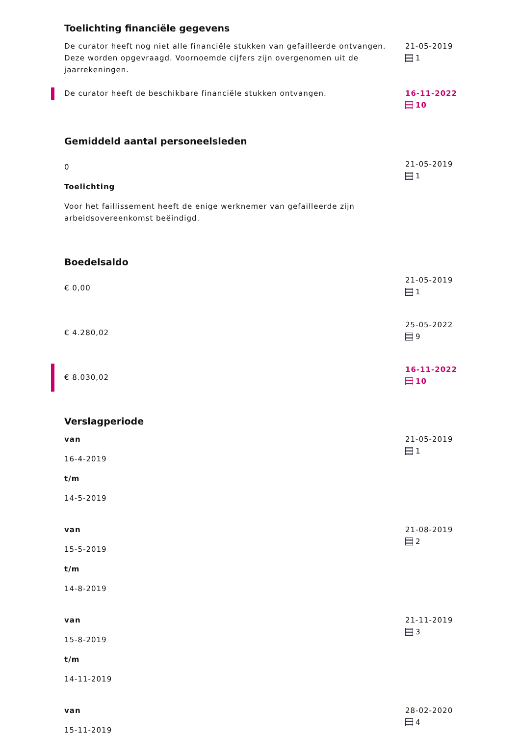Toelichting financiële gegevens
De curator heeft nog niet alle financiële stukken van gefailleerde ontvangen. Deze worden opgevraagd. Voornoemde cijfers zijn overgenomen uit de jaarrekeningen.
21-05-2019
1
De curator heeft de beschikbare financiële stukken ontvangen. 16-11-2022
10
Gemiddeld aantal personeelsleden
0
Toelichting
Voor het faillissement heeft de enige werknemer van gefailleerde zijn arbeidsovereenkomst beëindigd.
21-05-2019
1
Boedelsaldo
€ 0,00
21-05-2019
1
€ 4.280,02
25-05-2022
9
€ 8.030,02
16-11-2022
10
Verslagperiode
van
16-4-2019
t/m
14-5-2019
21-05-2019
1
van
15-5-2019
t/m
14-8-2019
21-08-2019
2
van
15-8-2019
t/m
14-11-2019
21-11-2019
3
van
15-11-2019
28-02-2020
4